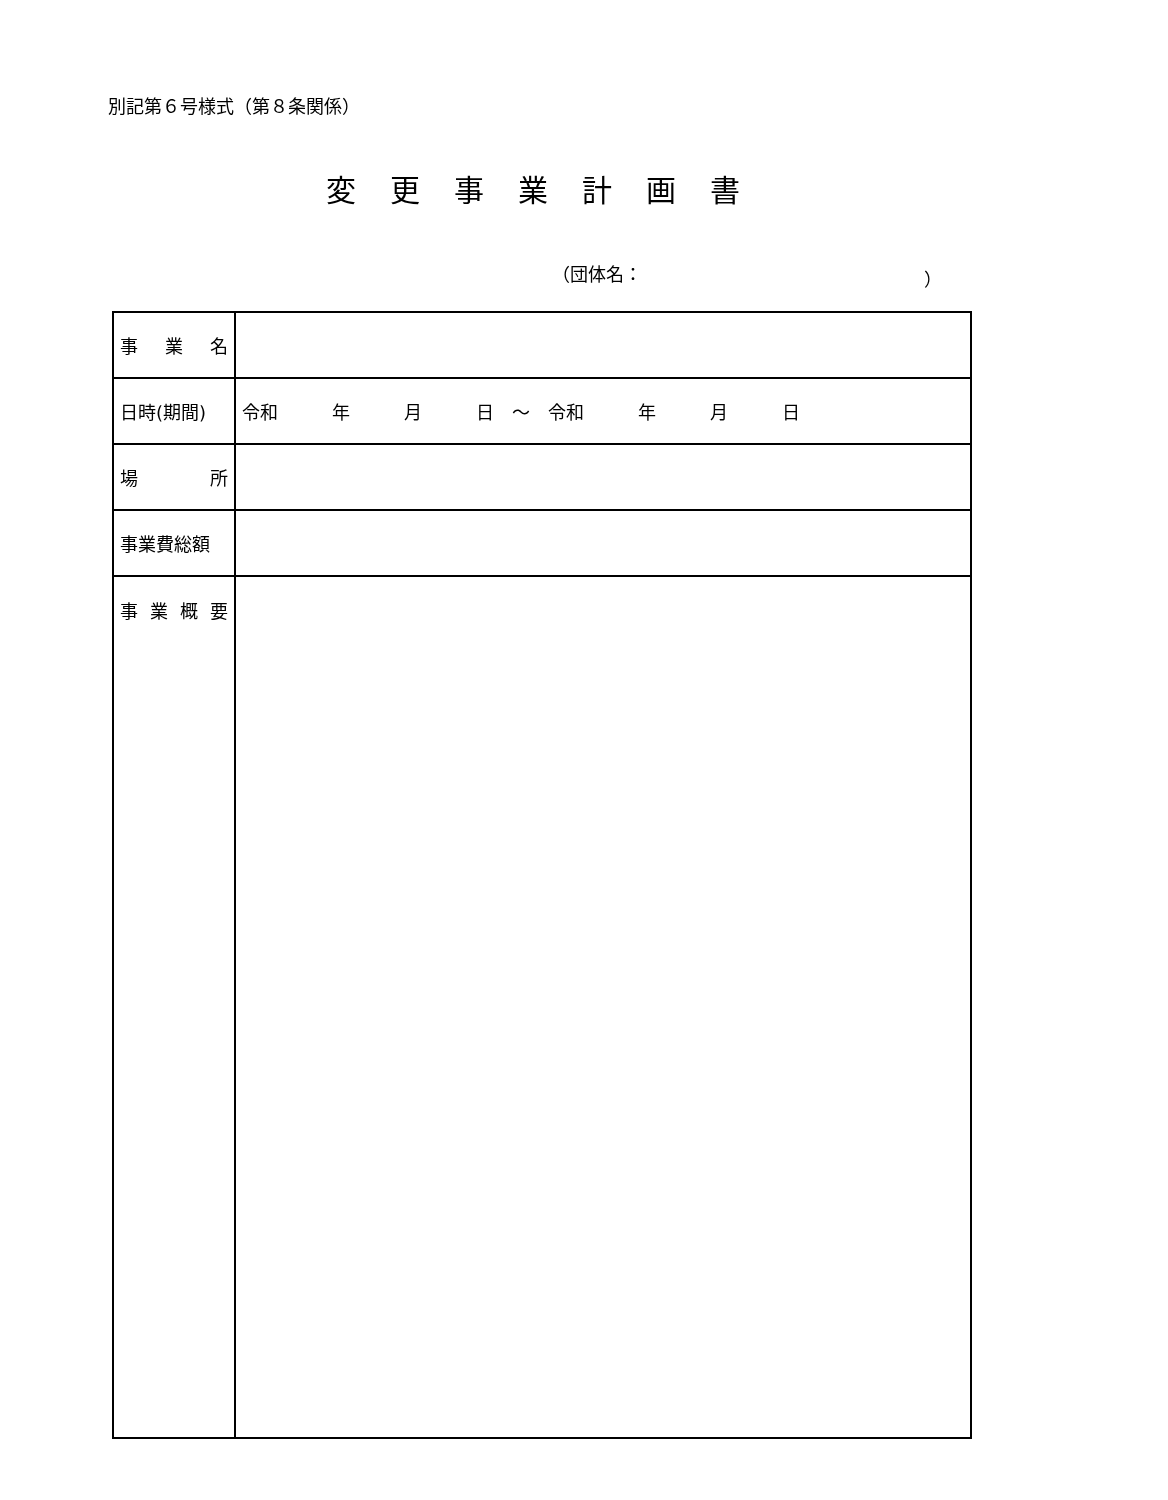別記第６号様式（第８条関係）
変更事業計画書
（団体名： ）
| 事 業 名 | |
| 日時(期間) | 令和 年 月 日 ～ 令和 年 月 日 |
| 場 所 | |
| 事業費総額 | |
| 事 業 概 要 | |